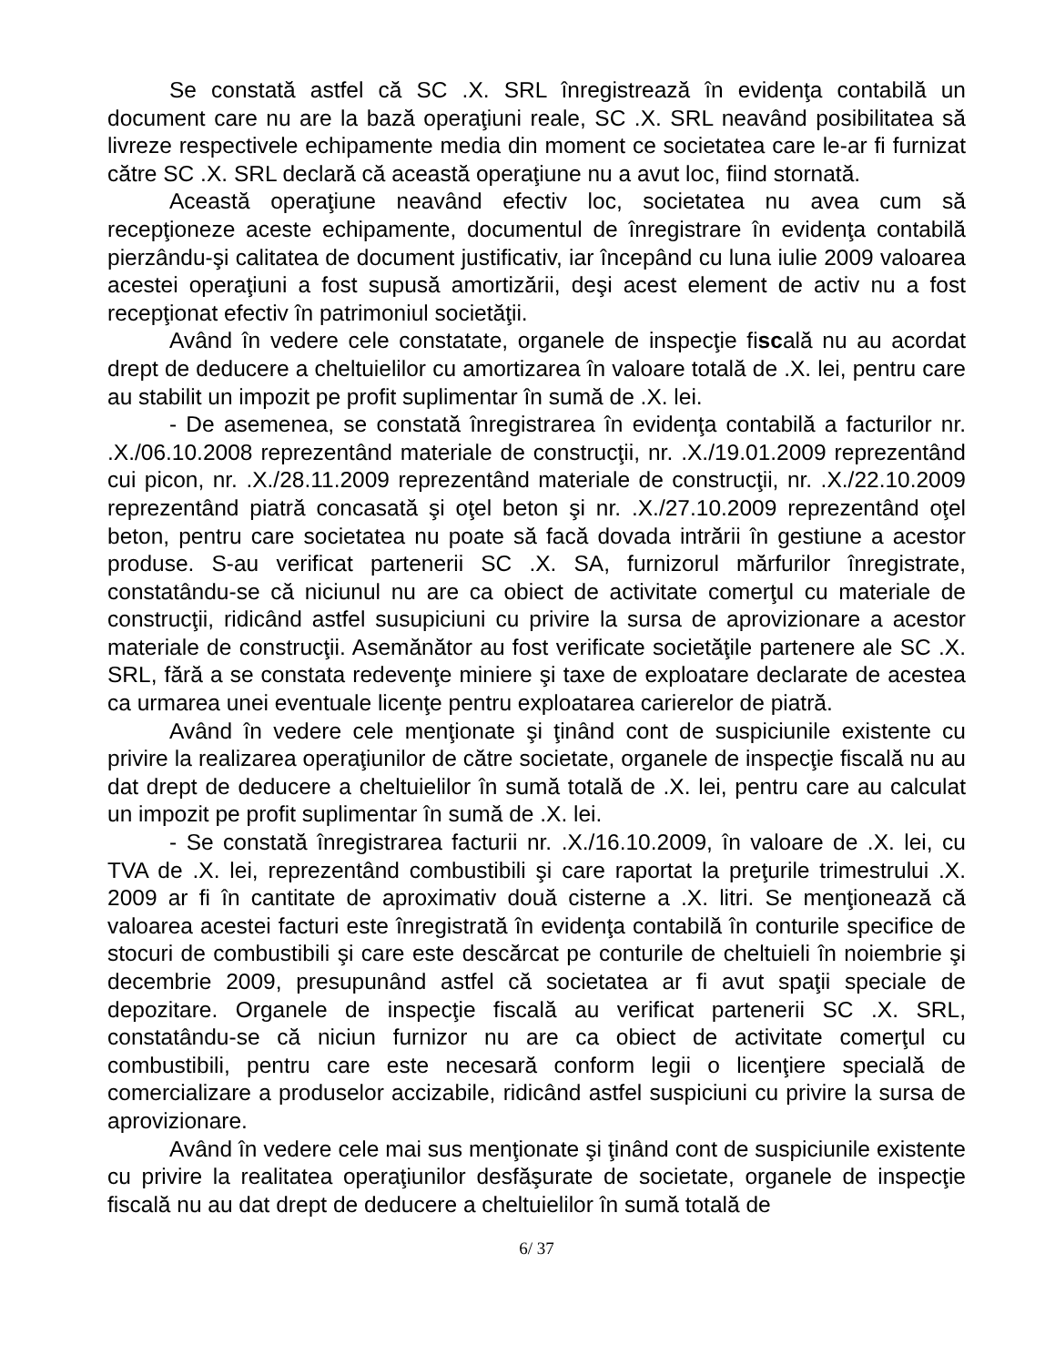Se constată astfel că SC .X. SRL înregistrează în evidenţa contabilă un document care nu are la bază operaţiuni reale, SC .X. SRL neavând posibilitatea să livreze respectivele echipamente media din moment ce societatea care le-ar fi furnizat către SC .X. SRL declară că această operaţiune nu a avut loc, fiind stornată.
Această operaţiune neavând efectiv loc, societatea nu avea cum să recepţioneze aceste echipamente, documentul de înregistrare în evidenţa contabilă pierzându-şi calitatea de document justificativ, iar începând cu luna iulie 2009 valoarea acestei operaţiuni a fost supusă amortizării, deşi acest element de activ nu a fost recepţionat efectiv în patrimoniul societăţii.
Având în vedere cele constatate, organele de inspecţie fiscală nu au acordat drept de deducere a cheltuielilor cu amortizarea în valoare totală de .X. lei, pentru care au stabilit un impozit pe profit suplimentar în sumă de .X. lei.
- De asemenea, se constată înregistrarea în evidenţa contabilă a facturilor nr. .X./06.10.2008 reprezentând materiale de construcţii, nr. .X./19.01.2009 reprezentând cui picon, nr. .X./28.11.2009 reprezentând materiale de construcţii, nr. .X./22.10.2009 reprezentând piatră concasată şi oţel beton şi nr. .X./27.10.2009 reprezentând oţel beton, pentru care societatea nu poate să facă dovada intrării în gestiune a acestor produse. S-au verificat partenerii SC .X. SA, furnizorul mărfurilor înregistrate, constatându-se că niciunul nu are ca obiect de activitate comerţul cu materiale de construcţii, ridicând astfel susupiciuni cu privire la sursa de aprovizionare a acestor materiale de construcţii. Asemănător au fost verificate societăţile partenere ale SC .X. SRL, fără a se constata redevenţe miniere şi taxe de exploatare declarate de acestea ca urmarea unei eventuale licenţe pentru exploatarea carierelor de piatră.
Având în vedere cele menţionate şi ţinând cont de suspiciunile existente cu privire la realizarea operaţiunilor de către societate, organele de inspecţie fiscală nu au dat drept de deducere a cheltuielilor în sumă totală de .X. lei, pentru care au calculat un impozit pe profit suplimentar în sumă de .X. lei.
- Se constată înregistrarea facturii nr. .X./16.10.2009, în valoare de .X. lei, cu TVA de .X. lei, reprezentând combustibili şi care raportat la preţurile trimestrului .X. 2009 ar fi în cantitate de aproximativ două cisterne a .X. litri. Se menţionează că valoarea acestei facturi este înregistrată în evidenţa contabilă în conturile specifice de stocuri de combustibili şi care este descărcat pe conturile de cheltuieli în noiembrie şi decembrie 2009, presupunând astfel că societatea ar fi avut spaţii speciale de depozitare. Organele de inspecţie fiscală au verificat partenerii SC .X. SRL, constatându-se că niciun furnizor nu are ca obiect de activitate comerţul cu combustibili, pentru care este necesară conform legii o licenţiere specială de comercializare a produselor accizabile, ridicând astfel suspiciuni cu privire la sursa de aprovizionare.
Având în vedere cele mai sus menţionate şi ţinând cont de suspiciunile existente cu privire la realitatea operaţiunilor desfăşurate de societate, organele de inspecţie fiscală nu au dat drept de deducere a cheltuielilor în sumă totală de
6/ 37